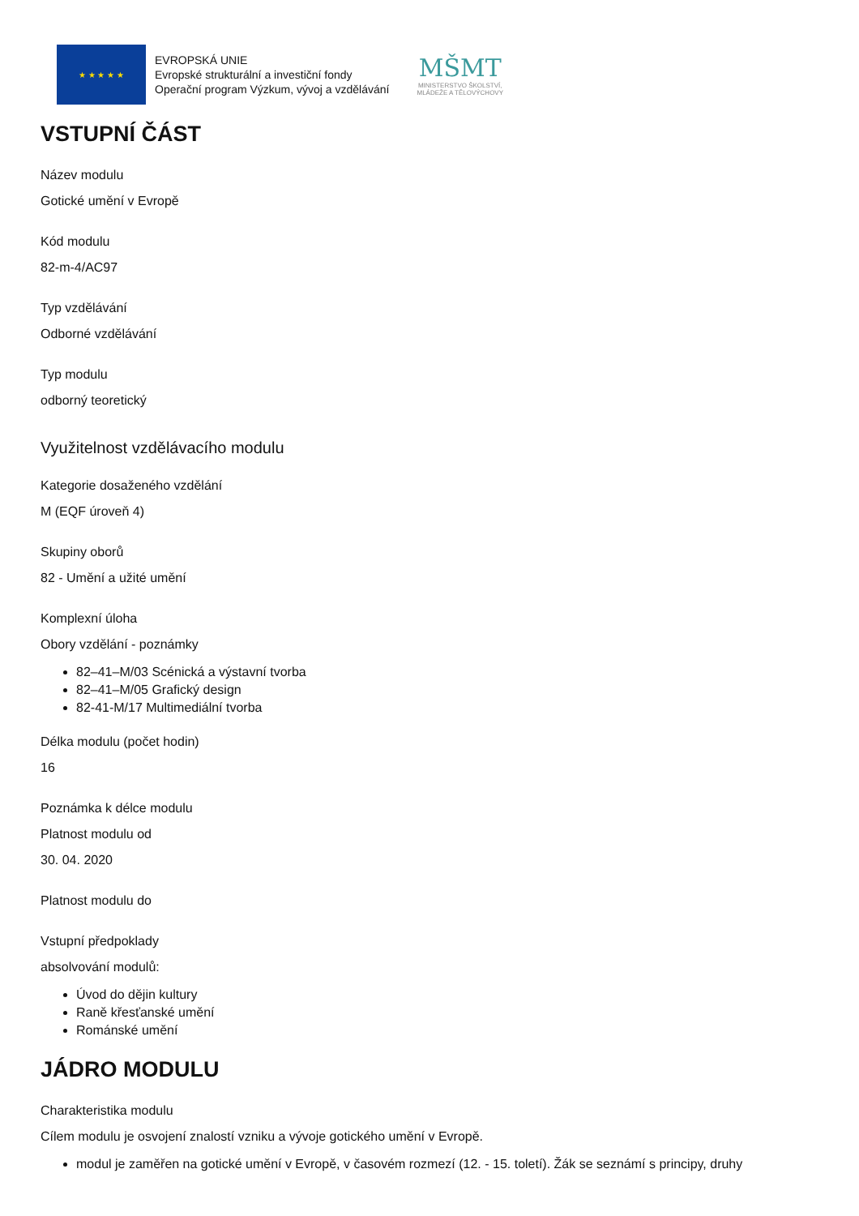★ ★ ★ ★ ★
EVROPSKÁ UNIE
Evropské strukturální a investiční fondy
Operační program Výzkum, vývoj a vzdělávání
MŠMT
MINISTERSTVO ŠKOLSTVÍ,
MLÁDEŽE A TĚLOVÝCHOVY
VSTUPNÍ ČÁST
Název modulu
Gotické umění v Evropě
Kód modulu
82-m-4/AC97
Typ vzdělávání
Odborné vzdělávání
Typ modulu
odborný teoretický
Využitelnost vzdělávacího modulu
Kategorie dosaženého vzdělání
M (EQF úroveň 4)
Skupiny oborů
82 - Umění a užité umění
Komplexní úloha
Obory vzdělání - poznámky
82–41–M/03 Scénická a výstavní tvorba
82–41–M/05 Grafický design
82-41-M/17 Multimediální tvorba
Délka modulu (počet hodin)
16
Poznámka k délce modulu
Platnost modulu od
30. 04. 2020
Platnost modulu do
Vstupní předpoklady
absolvování modulů:
Úvod do dějin kultury
Raně křesťanské umění
Románské umění
JÁDRO MODULU
Charakteristika modulu
Cílem modulu je osvojení znalostí vzniku a vývoje gotického umění v Evropě.
modul je zaměřen na gotické umění v Evropě, v časovém rozmezí (12. - 15. toletí). Žák se seznámí s principy, druhy